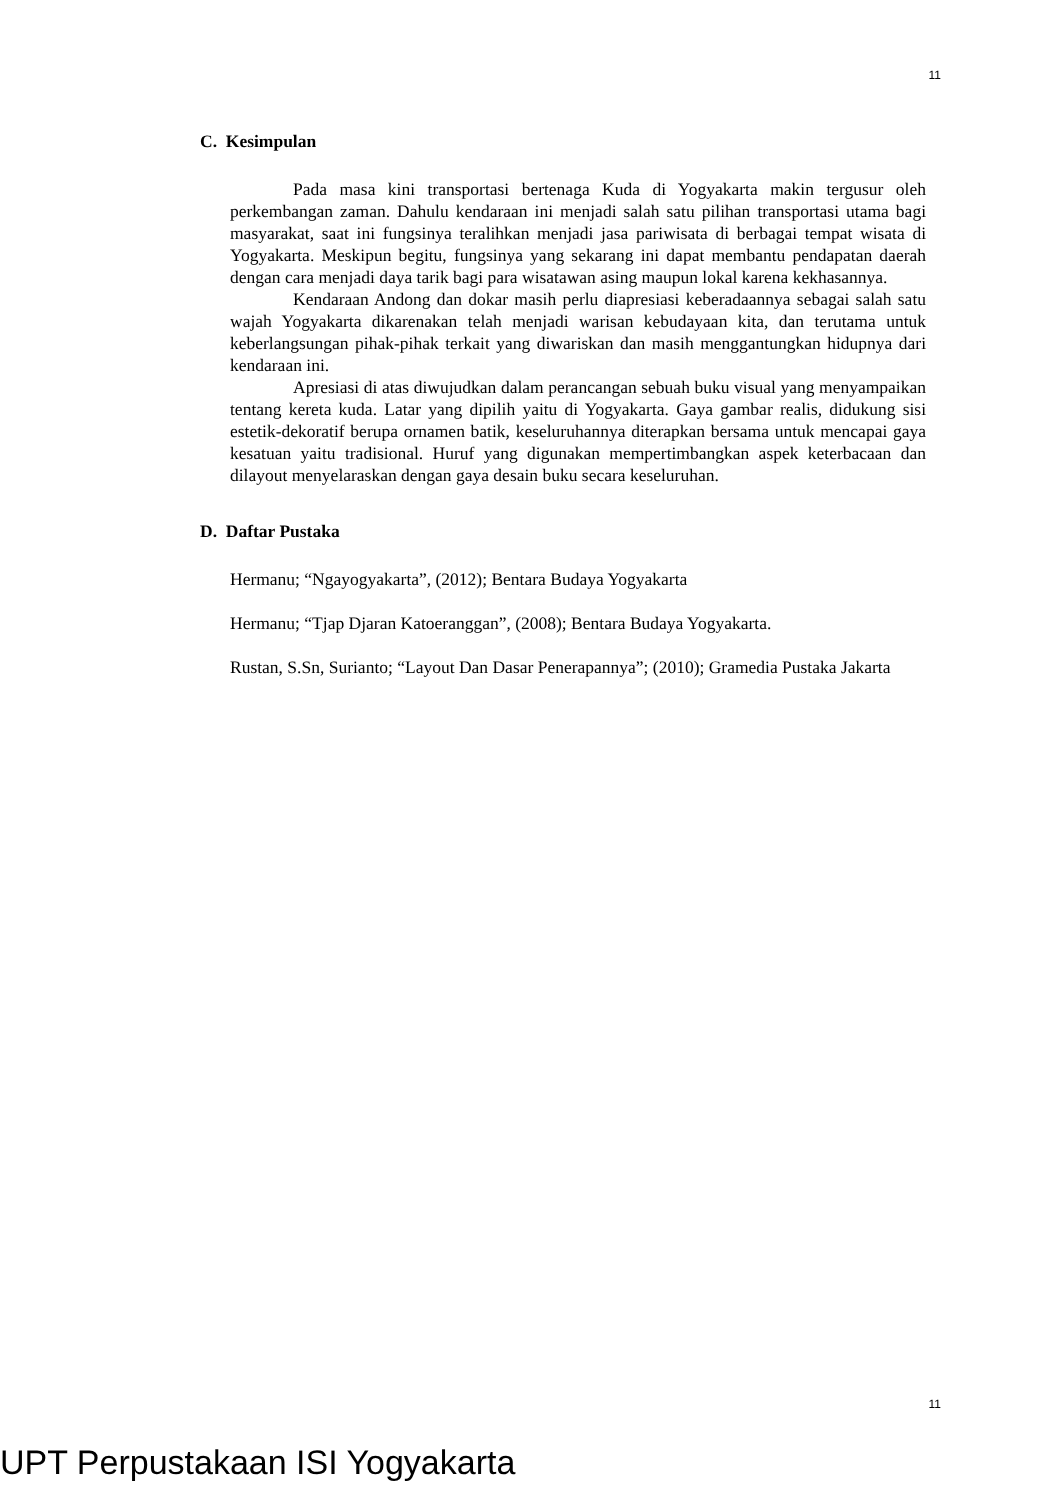11
C. Kesimpulan
Pada masa kini transportasi bertenaga Kuda di Yogyakarta makin tergusur oleh perkembangan zaman. Dahulu kendaraan ini menjadi salah satu pilihan transportasi utama bagi masyarakat, saat ini fungsinya teralihkan menjadi jasa pariwisata di berbagai tempat wisata di Yogyakarta. Meskipun begitu, fungsinya yang sekarang ini dapat membantu pendapatan daerah dengan cara menjadi daya tarik bagi para wisatawan asing maupun lokal karena kekhasannya.
Kendaraan Andong dan dokar masih perlu diapresiasi keberadaannya sebagai salah satu wajah Yogyakarta dikarenakan telah menjadi warisan kebudayaan kita, dan terutama untuk keberlangsungan pihak-pihak terkait yang diwariskan dan masih menggantungkan hidupnya dari kendaraan ini.
Apresiasi di atas diwujudkan dalam perancangan sebuah buku visual yang menyampaikan tentang kereta kuda. Latar yang dipilih yaitu di Yogyakarta. Gaya gambar realis, didukung sisi estetik-dekoratif berupa ornamen batik, keseluruhannya diterapkan bersama untuk mencapai gaya kesatuan yaitu tradisional. Huruf yang digunakan mempertimbangkan aspek keterbacaan dan dilayout menyelaraskan dengan gaya desain buku secara keseluruhan.
D. Daftar Pustaka
Hermanu; “Ngayogyakarta”, (2012); Bentara Budaya Yogyakarta
Hermanu; “Tjap Djaran Katoeranggan”, (2008); Bentara Budaya Yogyakarta.
Rustan, S.Sn, Surianto; “Layout Dan Dasar Penerapannya”; (2010); Gramedia Pustaka Jakarta
11
UPT Perpustakaan ISI Yogyakarta